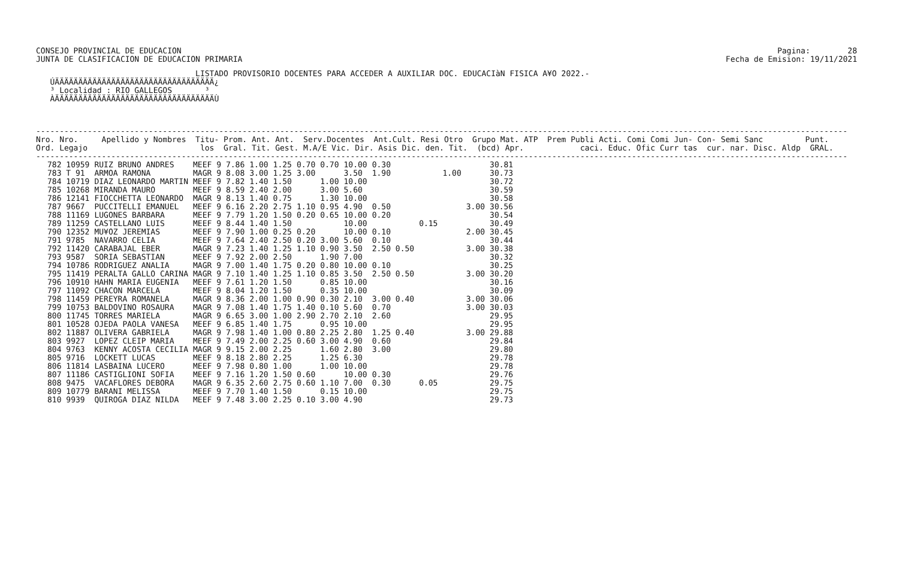CONSEJO PROVINCIAL DE EDUCACION JUNTA DE CLASIFICACION DE EDUCACION PRIMARIA
Pagina: 28 Fecha de Emision: 19/11/2021
                                  LISTADO PROVISORIO DOCENTES PARA ACCEDER A AUXILIAR DOC. EDUCACIàN FISICA A¥O 2022.-
   ÚÄÄÄÄÄÄÄÄÄÄÄÄÄÄÄÄÄÄÄÄÄÄÄÄÄÄÄÄÄÄÄÄÄÄ¿
   ³ Localidad : RIO GALLEGOS       ³
   ÀÄÄÄÄÄÄÄÄÄÄÄÄÄÄÄÄÄÄÄÄÄÄÄÄÄÄÄÄÄÄÄÄÄÄÙ
-----------------------------------------------------------------------------------------------------------------------------------------------------------------------------
Nro. Nro.     Apellido y Nombres  Titu- Prom. Ant. Ant.  Serv.Docentes  Ant.Cult. Resi Otro  Grupo Mat. ATP  Prem Publi Acti. Comi Comi Jun- Con- Semi Sanc         Punt.
Ord. Legajo                        los  Gral. Tit. Gest. M.A/E Vic. Dir. Asis Dic. den. Tit.  (bcd) Apr.            caci. Educ. Ofic Curr tas  cur. nar. Disc. Aldp  GRAL.
-----------------------------------------------------------------------------------------------------------------------------------------------------------------------------
| 782 10959 | RUIZ BRUNO ANDRES | MEEF 9 | 7.86 | 1.00 | 1.25 | 0.70 | 0.70 | 10.00 | 0.30 | | | | 30.81 |
| 783 T 91 | ARMOA RAMONA | MAGR 9 | 8.08 | 3.00 | 1.25 | 3.00 | | 3.50 | 1.90 | | 1.00 | | 30.73 |
| 784 10719 | DIAZ LEONARDO MARTIN | MEEF 9 | 7.82 | 1.40 | 1.50 | | 1.00 | 10.00 | | | | | 30.72 |
| 785 10268 | MIRANDA MAURO | MEEF 9 | 8.59 | 2.40 | 2.00 | | 3.00 | 5.60 | | | | | 30.59 |
| 786 12141 | FIOCCHETTA LEONARDO | MAGR 9 | 8.13 | 1.40 | 0.75 | | 1.30 | 10.00 | | | | | 30.58 |
| 787 9667 | PUCCITELLI EMANUEL | MEEF 9 | 6.16 | 2.20 | 2.75 | 1.10 | 0.95 | 4.90 | 0.50 | | | 3.00 | 30.56 |
| 788 11169 | LUGONES BARBARA | MEEF 9 | 7.79 | 1.20 | 1.50 | 0.20 | 0.65 | 10.00 | 0.20 | | | | 30.54 |
| 789 11259 | CASTELLANO LUIS | MEEF 9 | 8.44 | 1.40 | 1.50 | | | 10.00 | | 0.15 | | | 30.49 |
| 790 12352 | MU¥OZ JEREMIAS | MEEF 9 | 7.90 | 1.00 | 0.25 | 0.20 | | 10.00 | 0.10 | | | 2.00 | 30.45 |
| 791 9785 | NAVARRO CELIA | MEEF 9 | 7.64 | 2.40 | 2.50 | 0.20 | 3.00 | 5.60 | 0.10 | | | | 30.44 |
| 792 11420 | CARABAJAL EBER | MAGR 9 | 7.23 | 1.40 | 1.25 | 1.10 | 0.90 | 3.50 | 2.50 0.50 | | | 3.00 | 30.38 |
| 793 9587 | SORIA SEBASTIAN | MEEF 9 | 7.92 | 2.00 | 2.50 | | 1.90 | 7.00 | | | | | 30.32 |
| 794 10786 | RODRIGUEZ ANALIA | MAGR 9 | 7.00 | 1.40 | 1.75 | 0.20 | 0.80 | 10.00 | 0.10 | | | | 30.25 |
| 795 11419 | PERALTA GALLO CARINA | MAGR 9 | 7.10 | 1.40 | 1.25 | 1.10 | 0.85 | 3.50 | 2.50 0.50 | | | 3.00 | 30.20 |
| 796 10910 | HAHN MARIA EUGENIA | MEEF 9 | 7.61 | 1.20 | 1.50 | | 0.85 | 10.00 | | | | | 30.16 |
| 797 11092 | CHACON MARCELA | MEEF 9 | 8.04 | 1.20 | 1.50 | | 0.35 | 10.00 | | | | | 30.09 |
| 798 11459 | PEREYRA ROMANELA | MAGR 9 | 8.36 | 2.00 | 1.00 | 0.90 | 0.30 | 2.10 | 3.00 0.40 | | | 3.00 | 30.06 |
| 799 10753 | BALDOVINO ROSAURA | MAGR 9 | 7.08 | 1.40 | 1.75 | 1.40 | 0.10 | 5.60 | 0.70 | | | 3.00 | 30.03 |
| 800 11745 | TORRES MARIELA | MAGR 9 | 6.65 | 3.00 | 1.00 | 2.90 | 2.70 | 2.10 | 2.60 | | | | 29.95 |
| 801 10528 | OJEDA PAOLA VANESA | MEEF 9 | 6.85 | 1.40 | 1.75 | | 0.95 | 10.00 | | | | | 29.95 |
| 802 11887 | OLIVERA GABRIELA | MAGR 9 | 7.98 | 1.40 | 1.00 | 0.80 | 2.25 | 2.80 | 1.25 0.40 | | | 3.00 | 29.88 |
| 803 9927 | LOPEZ CLEIP MARIA | MEEF 9 | 7.49 | 2.00 | 2.25 | 0.60 | 3.00 | 4.90 | 0.60 | | | | 29.84 |
| 804 9763 | KENNY ACOSTA CECILIA | MAGR 9 | 9.15 | 2.00 | 2.25 | | 1.60 | 2.80 | 3.00 | | | | 29.80 |
| 805 9716 | LOCKETT LUCAS | MEEF 9 | 8.18 | 2.80 | 2.25 | | 1.25 | 6.30 | | | | | 29.78 |
| 806 11814 | LASBAINA LUCERO | MEEF 9 | 7.98 | 0.80 | 1.00 | | 1.00 | 10.00 | | | | | 29.78 |
| 807 11186 | CASTIGLIONI SOFIA | MEEF 9 | 7.16 | 1.20 | 1.50 | 0.60 | | 10.00 | 0.30 | | | | 29.76 |
| 808 9475 | VACAFLORES DEBORA | MAGR 9 | 6.35 | 2.60 | 2.75 | 0.60 | 1.10 | 7.00 | 0.30 | 0.05 | | | 29.75 |
| 809 10779 | BARANI MELISSA | MEEF 9 | 7.70 | 1.40 | 1.50 | | 0.15 | 10.00 | | | | | 29.75 |
| 810 9939 | QUIROGA DIAZ NILDA | MEEF 9 | 7.48 | 3.00 | 2.25 | 0.10 | 3.00 | 4.90 | | | | | 29.73 |